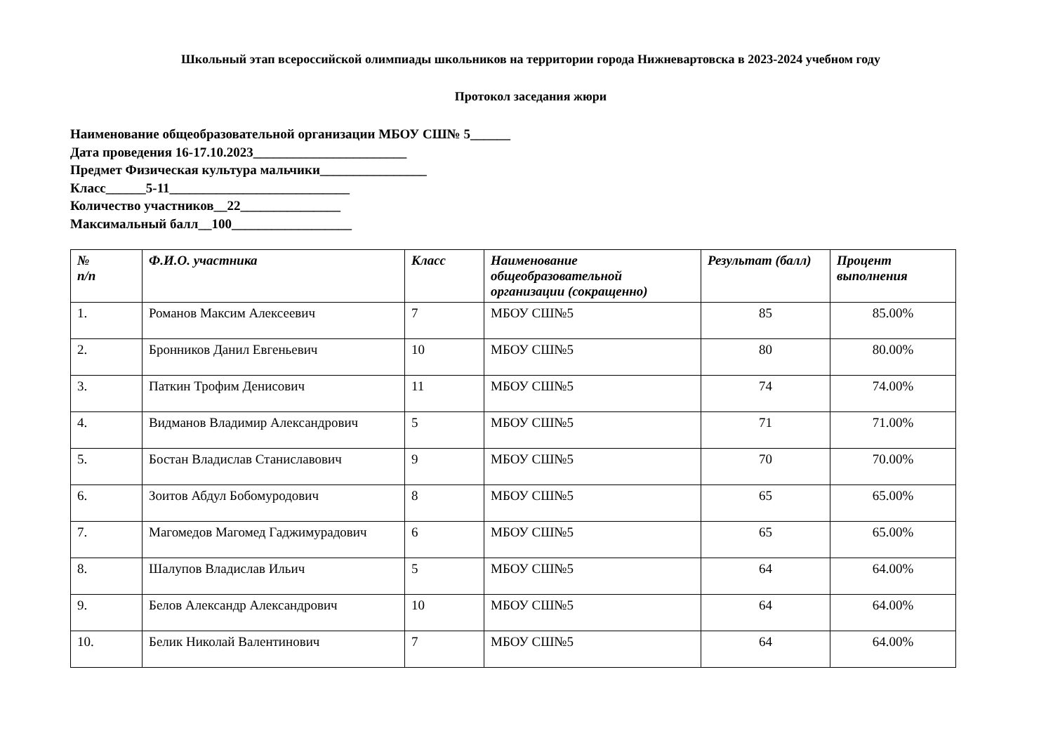Школьный этап всероссийской олимпиады школьников на территории города Нижневартовска в 2023-2024 учебном году
Протокол заседания жюри
Наименование общеобразовательной организации МБОУ СШ№ 5______
Дата проведения 16-17.10.2023_______________________
Предмет Физическая культура мальчики________________
Класс______5-11___________________________
Количество участников__22_______________
Максимальный балл__100__________________
| № п/п | Ф.И.О. участника | Класс | Наименование общеобразовательной организации (сокращенно) | Результат (балл) | Процент выполнения |
| --- | --- | --- | --- | --- | --- |
| 1. | Романов Максим Алексеевич | 7 | МБОУ СШ№5 | 85 | 85.00% |
| 2. | Бронников Данил Евгеньевич | 10 | МБОУ СШ№5 | 80 | 80.00% |
| 3. | Паткин Трофим Денисович | 11 | МБОУ СШ№5 | 74 | 74.00% |
| 4. | Видманов Владимир Александрович | 5 | МБОУ СШ№5 | 71 | 71.00% |
| 5. | Бостан Владислав Станиславович | 9 | МБОУ СШ№5 | 70 | 70.00% |
| 6. | Зоитов Абдул Бобомуродович | 8 | МБОУ СШ№5 | 65 | 65.00% |
| 7. | Магомедов Магомед Гаджимурадович | 6 | МБОУ СШ№5 | 65 | 65.00% |
| 8. | Шалупов Владислав Ильич | 5 | МБОУ СШ№5 | 64 | 64.00% |
| 9. | Белов Александр Александрович | 10 | МБОУ СШ№5 | 64 | 64.00% |
| 10. | Белик Николай Валентинович | 7 | МБОУ СШ№5 | 64 | 64.00% |